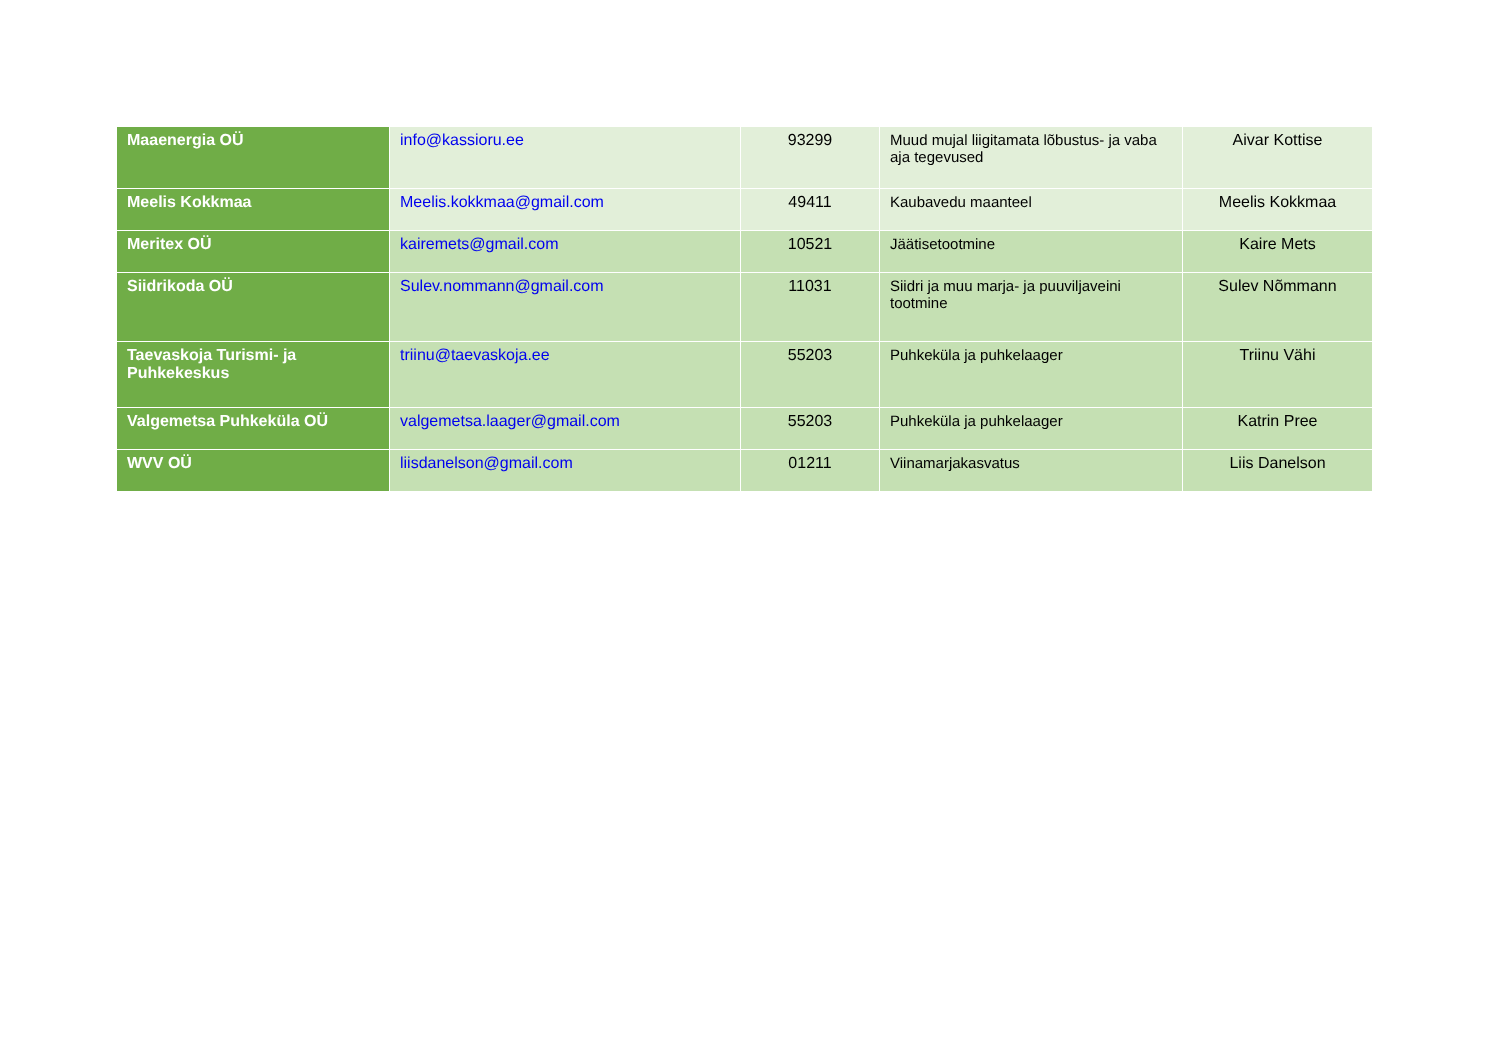| Maaenergia OÜ | info@kassioru.ee | 93299 | Muud mujal liigitamata lõbustus- ja vaba aja tegevused | Aivar Kottise |
| Meelis Kokkmaa | Meelis.kokkmaa@gmail.com | 49411 | Kaubavedu maanteel | Meelis Kokkmaa |
| Meritex OÜ | kairemets@gmail.com | 10521 | Jäätisetootmine | Kaire Mets |
| Siidrikoda OÜ | Sulev.nommann@gmail.com | 11031 | Siidri ja muu marja- ja puuviljaveini tootmine | Sulev Nõmmann |
| Taevaskoja Turismi- ja Puhkekeskus | triinu@taevaskoja.ee | 55203 | Puhkeküla ja puhkelaager | Triinu Vähi |
| Valgemetsa Puhkeküla OÜ | valgemetsa.laager@gmail.com | 55203 | Puhkeküla ja puhkelaager | Katrin Pree |
| WVV OÜ | liisdanelson@gmail.com | 01211 | Viinamarjakasvatus | Liis Danelson |